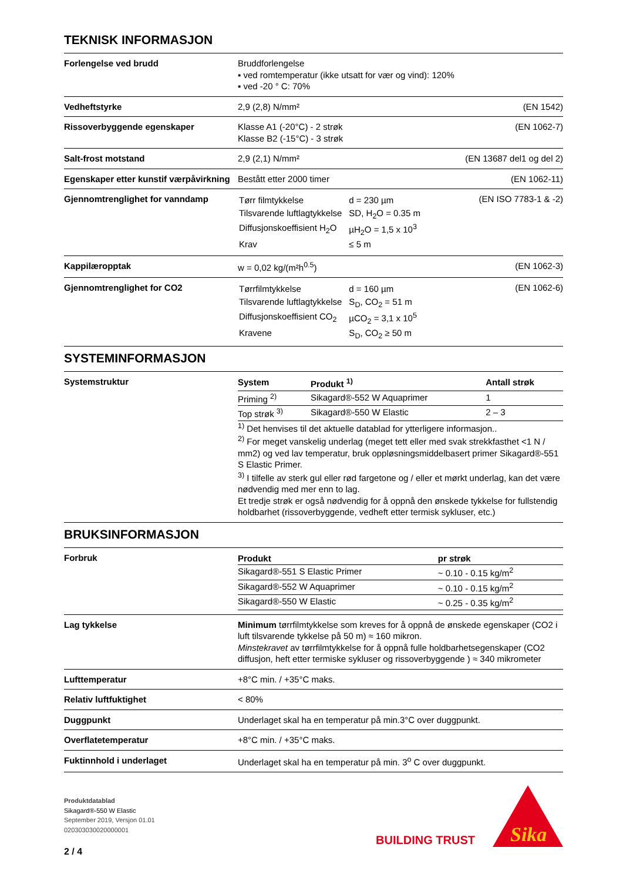TEKNISK INFORMASJON
| Forlengelse ved brudd | Bruddforlengelse ▪ ved romtemperatur (ikke utsatt for vær og vind): 120% ▪ ved -20 ° C: 70% | |
| Vedheftstyrke | 2,9 (2,8) N/mm² | (EN 1542) |
| Rissoverbyggende egenskaper | Klasse A1 (-20°C) - 2 strøk Klasse B2 (-15°C) - 3 strøk | (EN 1062-7) |
| Salt-frost motstand | 2,9 (2,1) N/mm² | (EN 13687 del1 og del 2) |
| Egenskaper etter kunstif værpåvirkning | Bestått etter 2000 timer | (EN 1062-11) |
| Gjennomtrenglighet for vanndamp | / Tørr filmtykkelse / d = 230 µm / / Tilsvarende luftlagtykkelse / SD, H<sub>2</sub>O = 0.35 m / / Diffusjonskoeffisient H<sub>2</sub>O / µH<sub>2</sub>O = 1,5 x 10<sup>3</sup> / / Krav / ≤ 5 m / | (EN ISO 7783-1 & -2) |
| Kappilæropptak | w = 0,02 kg/(m²h<sup>0.5</sup>) | (EN 1062-3) |
| Gjennomtrenglighet for CO2 | / Tørrfilmtykkelse / d = 160 µm / / Tilsvarende luftlagtykkelse / S<sub>D</sub>, CO<sub>2</sub> = 51 m / / Diffusjonskoeffisient CO<sub>2</sub> / µCO<sub>2</sub> = 3,1 x 10<sup>5</sup> / / Kravene / S<sub>D</sub>, CO<sub>2</sub> ≥ 50 m / | (EN 1062-6) |
SYSTEMINFORMASJON
| Systemstruktur | / System / Produkt <sup>1)</sup> / Antall strøk / / --- / --- / --- / / Priming <sup>2)</sup> / Sikagard®-552 W Aquaprimer / 1 / / Top strøk <sup>3)</sup> / Sikagard®-550 W Elastic / 2 – 3 / <sup>1)</sup> Det henvises til det aktuelle datablad for ytterligere informasjon.. <sup>2)</sup> For meget vanskelig underlag (meget tett eller med svak strekkfasthet <1 N / mm2) og ved lav temperatur, bruk oppløsningsmiddelbasert primer Sikagard®-551 S Elastic Primer. <sup>3)</sup> I tilfelle av sterk gul eller rød fargetone og / eller et mørkt underlag, kan det være nødvendig med mer enn to lag. Et tredje strøk er også nødvendig for å oppnå den ønskede tykkelse for fullstendig holdbarhet (rissoverbyggende, vedheft etter termisk sykluser, etc.) |
BRUKSINFORMASJON
| Forbruk | / Produkt / pr strøk / / --- / --- / / Sikagard®-551 S Elastic Primer / ~ 0.10 - 0.15 kg/m<sup>2</sup> / / Sikagard®-552 W Aquaprimer / ~ 0.10 - 0.15 kg/m<sup>2</sup> / / Sikagard®-550 W Elastic / ~ 0.25 - 0.35 kg/m<sup>2</sup> / |
| Lag tykkelse | Minimum tørrfilmtykkelse som kreves for å oppnå de ønskede egenskaper (CO2 i luft tilsvarende tykkelse på 50 m) ≈ 160 mikron. Minstekravet av tørrfilmtykkelse for å oppnå fulle holdbarhetsegenskaper (CO2 diffusjon, heft etter termiske sykluser og rissoverbyggende ) ≈ 340 mikrometer |
| Lufttemperatur | +8°C min. / +35°C maks. |
| Relativ luftfuktighet | < 80% |
| Duggpunkt | Underlaget skal ha en temperatur på min.3°C over duggpunkt. |
| Overflatetemperatur | +8°C min. / +35°C maks. |
| Fuktinnhold i underlaget | Underlaget skal ha en temperatur på min. 3<sup>o</sup> C over duggpunkt. |
Produktdatablad
Sikagard®-550 W Elastic
September 2019, Versjon 01.01
020303030020000001
2 / 4
BUILDING TRUST
Sika